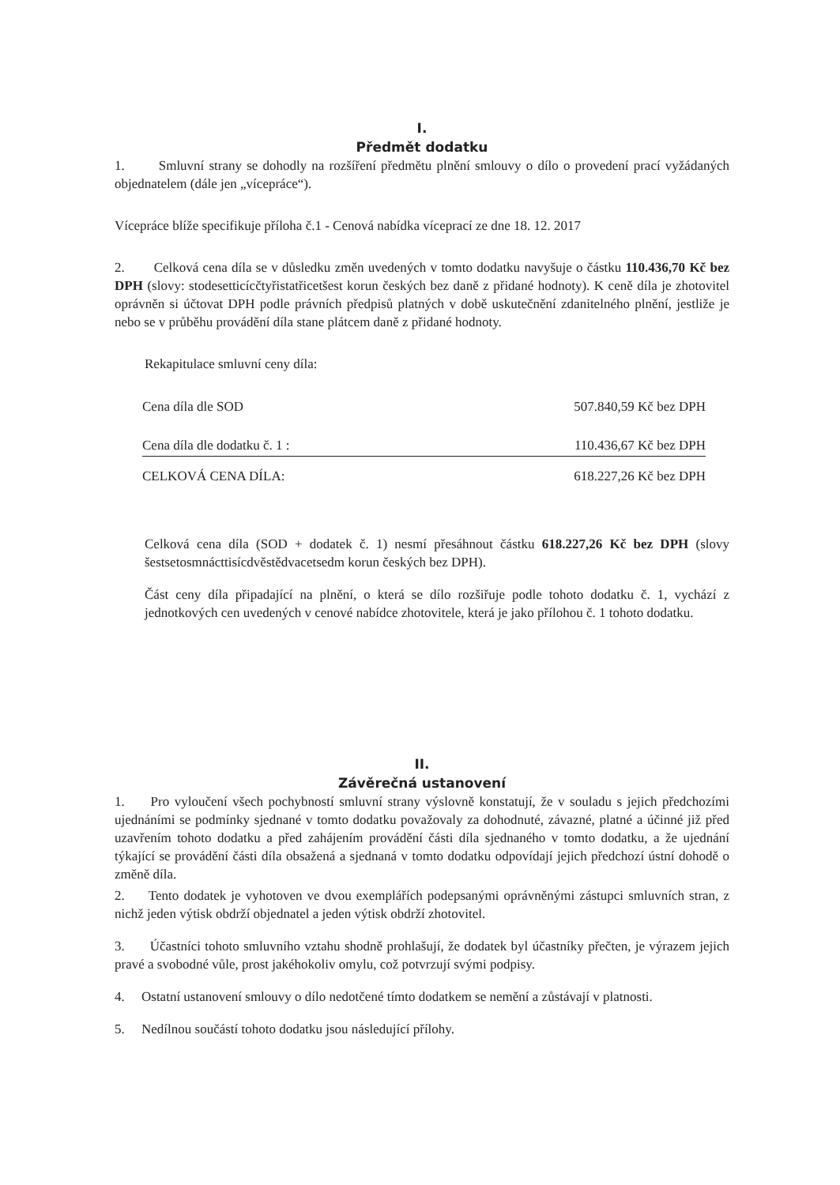I.
Předmět dodatku
1. Smluvní strany se dohodly na rozšíření předmětu plnění smlouvy o dílo o provedení prací vyžádaných objednatelem (dále jen „vícepráce“).
Vícepráce blíže specifikuje příloha č.1 - Cenová nabídka víceprací ze dne 18. 12. 2017
2. Celková cena díla se v důsledku změn uvedených v tomto dodatku navyšuje o částku 110.436,70 Kč bez DPH (slovy: stodesetticícčtyřistatřicetšest korun českých bez daně z přidané hodnoty). K ceně díla je zhotovitel oprávněn si účtovat DPH podle právních předpisů platných v době uskutečnění zdanitelného plnění, jestliže je nebo se v průběhu provádění díla stane plátcem daně z přidané hodnoty.
Rekapitulace smluvní ceny díla:
| Cena díla dle SOD | 507.840,59 Kč bez DPH |
| Cena díla dle dodatku č. 1 : | 110.436,67 Kč bez DPH |
| CELKOVÁ CENA DÍLA: | 618.227,26 Kč bez DPH |
Celková cena díla (SOD + dodatek č. 1) nesmí přesáhnout částku 618.227,26 Kč bez DPH (slovy šestsetosmnácttisícdvěstědvacetsedm korun českých bez DPH).
Část ceny díla připadající na plnění, o která se dílo rozšiřuje podle tohoto dodatku č. 1, vychází z jednotkových cen uvedených v cenové nabídce zhotovitele, která je jako přílohou č. 1 tohoto dodatku.
II.
Závěrečná ustanovení
1. Pro vyloučení všech pochybností smluvní strany výslovně konstatují, že v souladu s jejich předchozími ujednáními se podmínky sjednané v tomto dodatku považovaly za dohodnuté, závazné, platné a účinné již před uzavřením tohoto dodatku a před zahájením provádění části díla sjednaného v tomto dodatku, a že ujednání týkající se provádění části díla obsažená a sjednaná v tomto dodatku odpovídají jejich předchozí ústní dohodě o změně díla.
2. Tento dodatek je vyhotoven ve dvou exemplářích podepsanými oprávněnými zástupci smluvních stran, z nichž jeden výtisk obdrží objednatel a jeden výtisk obdrží zhotovitel.
3. Účastníci tohoto smluvního vztahu shodně prohlašují, že dodatek byl účastníky přečten, je výrazem jejich pravé a svobodné vůle, prost jakéhokoliv omylu, což potvrzují svými podpisy.
4. Ostatní ustanovení smlouvy o dílo nedotčené tímto dodatkem se nemění a zůstávají v platnosti.
5. Nedílnou součástí tohoto dodatku jsou následující přílohy.